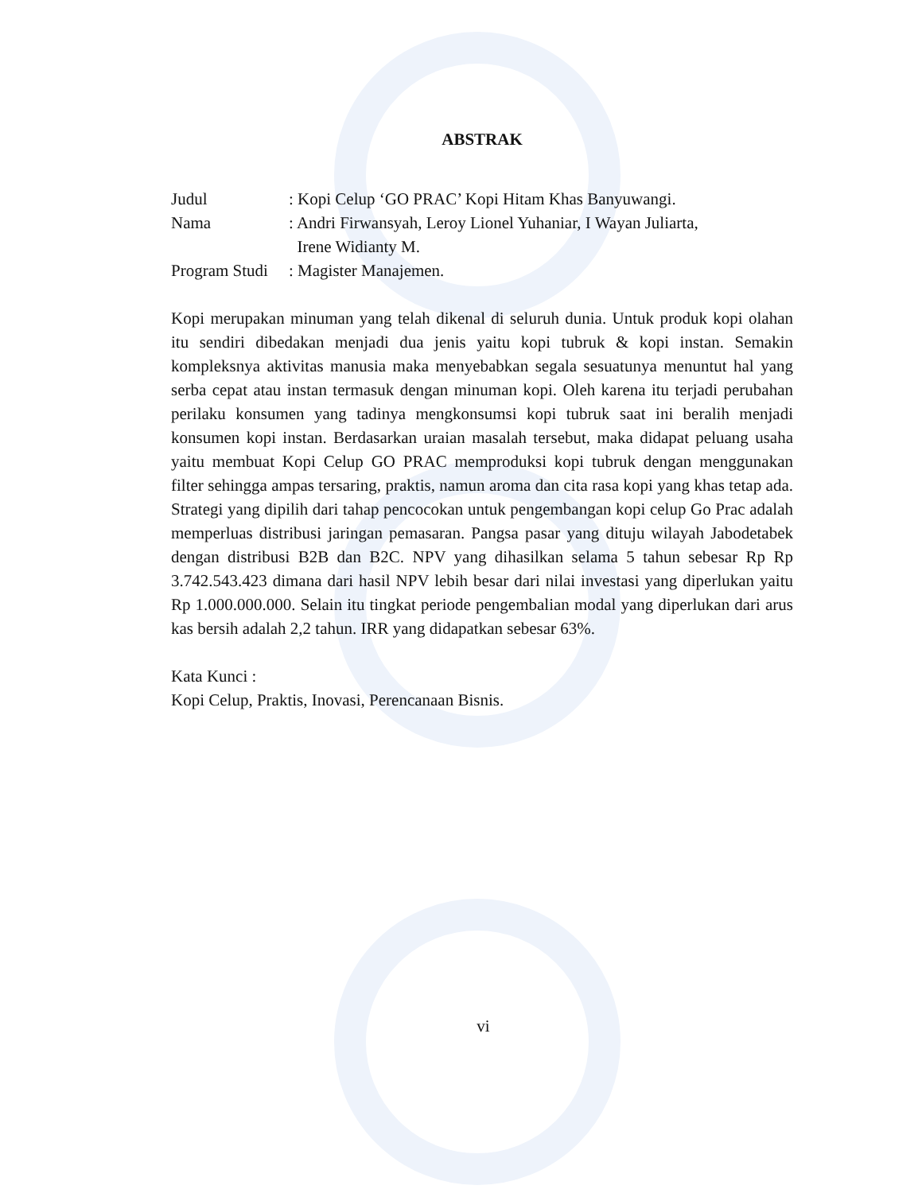ABSTRAK
| Judul | : Kopi Celup ‘GO PRAC’ Kopi Hitam Khas Banyuwangi. |
| Nama | : Andri Firwansyah, Leroy Lionel Yuhaniar, I Wayan Juliarta, Irene Widianty M. |
| Program Studi | : Magister Manajemen. |
Kopi merupakan minuman yang telah dikenal di seluruh dunia. Untuk produk kopi olahan itu sendiri dibedakan menjadi dua jenis yaitu kopi tubruk & kopi instan. Semakin kompleksnya aktivitas manusia maka menyebabkan segala sesuatunya menuntut hal yang serba cepat atau instan termasuk dengan minuman kopi. Oleh karena itu terjadi perubahan perilaku konsumen yang tadinya mengkonsumsi kopi tubruk saat ini beralih menjadi konsumen kopi instan. Berdasarkan uraian masalah tersebut, maka didapat peluang usaha yaitu membuat Kopi Celup GO PRAC memproduksi kopi tubruk dengan menggunakan filter sehingga ampas tersaring, praktis, namun aroma dan cita rasa kopi yang khas tetap ada. Strategi yang dipilih dari tahap pencocokan untuk pengembangan kopi celup Go Prac adalah memperluas distribusi jaringan pemasaran. Pangsa pasar yang dituju wilayah Jabodetabek dengan distribusi B2B dan B2C. NPV yang dihasilkan selama 5 tahun sebesar Rp Rp 3.742.543.423 dimana dari hasil NPV lebih besar dari nilai investasi yang diperlukan yaitu Rp 1.000.000.000. Selain itu tingkat periode pengembalian modal yang diperlukan dari arus kas bersih adalah 2,2 tahun. IRR yang didapatkan sebesar 63%.
Kata Kunci :
Kopi Celup, Praktis, Inovasi, Perencanaan Bisnis.
vi